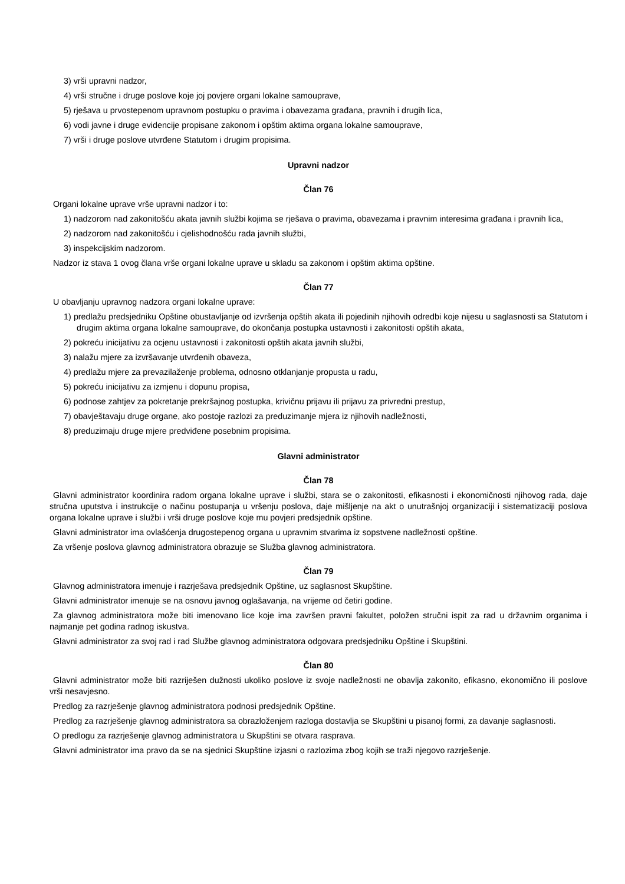3) vrši upravni nadzor,
4) vrši stručne i druge poslove koje joj povjere organi lokalne samouprave,
5) rješava u prvostepenom upravnom postupku o pravima i obavezama građana, pravnih i drugih lica,
6) vodi javne i druge evidencije propisane zakonom i opštim aktima organa lokalne samouprave,
7) vrši i druge poslove utvrđene Statutom i drugim propisima.
Upravni nadzor
Član 76
Organi lokalne uprave vrše upravni nadzor i to:
1) nadzorom nad zakonitošću akata javnih službi kojima se rješava o pravima, obavezama i pravnim interesima građana i pravnih lica,
2) nadzorom nad zakonitošću i cjelishodnošću rada javnih službi,
3) inspekcijskim nadzorom.
Nadzor iz stava 1 ovog člana vrše organi lokalne uprave u skladu sa zakonom i opštim aktima opštine.
Član 77
U obavljanju upravnog nadzora organi lokalne uprave:
1) predlažu predsjedniku Opštine obustavljanje od izvršenja opštih akata ili pojedinih njihovih odredbi koje nijesu u saglasnosti sa Statutom i drugim aktima organa lokalne samouprave, do okončanja postupka ustavnosti i zakonitosti opštih akata,
2) pokreću inicijativu za ocjenu ustavnosti i zakonitosti opštih akata javnih službi,
3) nalažu mjere za izvršavanje utvrđenih obaveza,
4) predlažu mjere za prevazilaženje problema, odnosno otklanjanje propusta u radu,
5) pokreću inicijativu za izmjenu i dopunu propisa,
6) podnose zahtjev za pokretanje prekršajnog postupka, krivičnu prijavu ili prijavu za privredni prestup,
7) obavještavaju druge organe, ako postoje razlozi za preduzimanje mjera iz njihovih nadležnosti,
8) preduzimaju druge mjere predviđene posebnim propisima.
Glavni administrator
Član 78
Glavni administrator koordinira radom organa lokalne uprave i službi, stara se o zakonitosti, efikasnosti i ekonomičnosti njihovog rada, daje stručna uputstva i instrukcije o načinu postupanja u vršenju poslova, daje mišljenje na akt o unutrašnjoj organizaciji i sistematizaciji poslova organa lokalne uprave i službi i vrši druge poslove koje mu povjeri predsjednik opštine.
Glavni administrator ima ovlašćenja drugostepenog organa u upravnim stvarima iz sopstvene nadležnosti opštine.
Za vršenje poslova glavnog administratora obrazuje se Služba glavnog administratora.
Član 79
Glavnog administratora imenuje i razrješava predsjednik Opštine, uz saglasnost Skupštine.
Glavni administrator imenuje se na osnovu javnog oglašavanja, na vrijeme od četiri godine.
Za glavnog administratora može biti imenovano lice koje ima završen pravni fakultet, položen stručni ispit za rad u državnim organima i najmanje pet godina radnog iskustva.
Glavni administrator za svoj rad i rad Službe glavnog administratora odgovara predsjedniku Opštine i Skupštini.
Član 80
Glavni administrator može biti razriješen dužnosti ukoliko poslove iz svoje nadležnosti ne obavlja zakonito, efikasno, ekonomično ili poslove vrši nesavjesno.
Predlog za razrješenje glavnog administratora podnosi predsjednik Opštine.
Predlog za razrješenje glavnog administratora sa obrazloženjem razloga dostavlja se Skupštini u pisanoj formi, za davanje saglasnosti.
O predlogu za razrješenje glavnog administratora u Skupštini se otvara rasprava.
Glavni administrator ima pravo da se na sjednici Skupštine izjasni o razlozima zbog kojih se traži njegovo razrješenje.